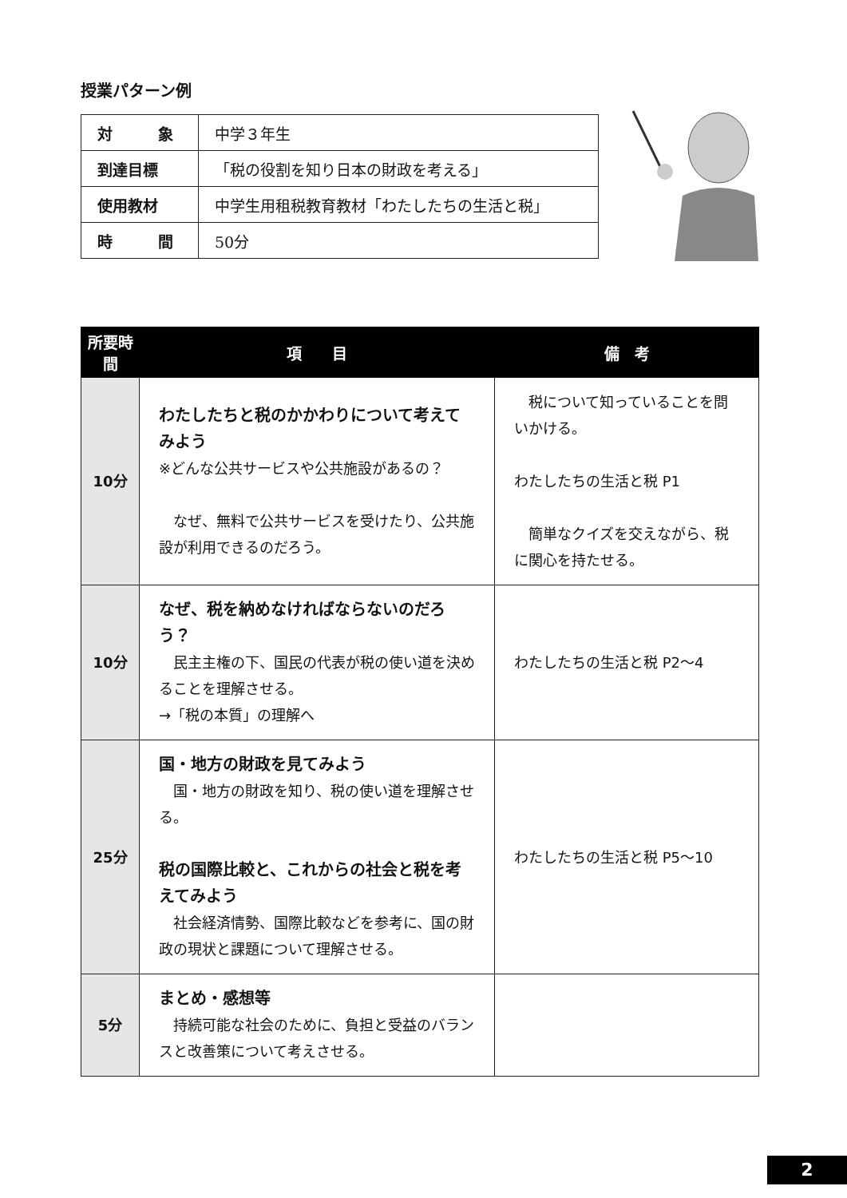授業パターン例
| 対 象 | 中学３年生 |
| 到達目標 | 「税の役割を知り日本の財政を考える」 |
| 使用教材 | 中学生用租税教育教材「わたしたちの生活と税」 |
| 時 間 | 50分 |
| 所要時間 | 項 目 | 備 考 |
| --- | --- | --- |
| 10分 | わたしたちと税のかかわりについて考えてみよう ※どんな公共サービスや公共施設があるの？ なぜ、無料で公共サービスを受けたり、公共施設が利用できるのだろう。 | 税について知っていることを問いかける。 わたしたちの生活と税 P1 簡単なクイズを交えながら、税に関心を持たせる。 |
| 10分 | なぜ、税を納めなければならないのだろう？ 民主主権の下、国民の代表が税の使い道を決めることを理解させる。 →「税の本質」の理解へ | わたしたちの生活と税 P2～4 |
| 25分 | 国・地方の財政を見てみよう 国・地方の財政を知り、税の使い道を理解させる。 税の国際比較と、これからの社会と税を考えてみよう 社会経済情勢、国際比較などを参考に、国の財政の現状と課題について理解させる。 | わたしたちの生活と税 P5～10 |
| 5分 | まとめ・感想等 持続可能な社会のために、負担と受益のバランスと改善策について考えさせる。 | |
2